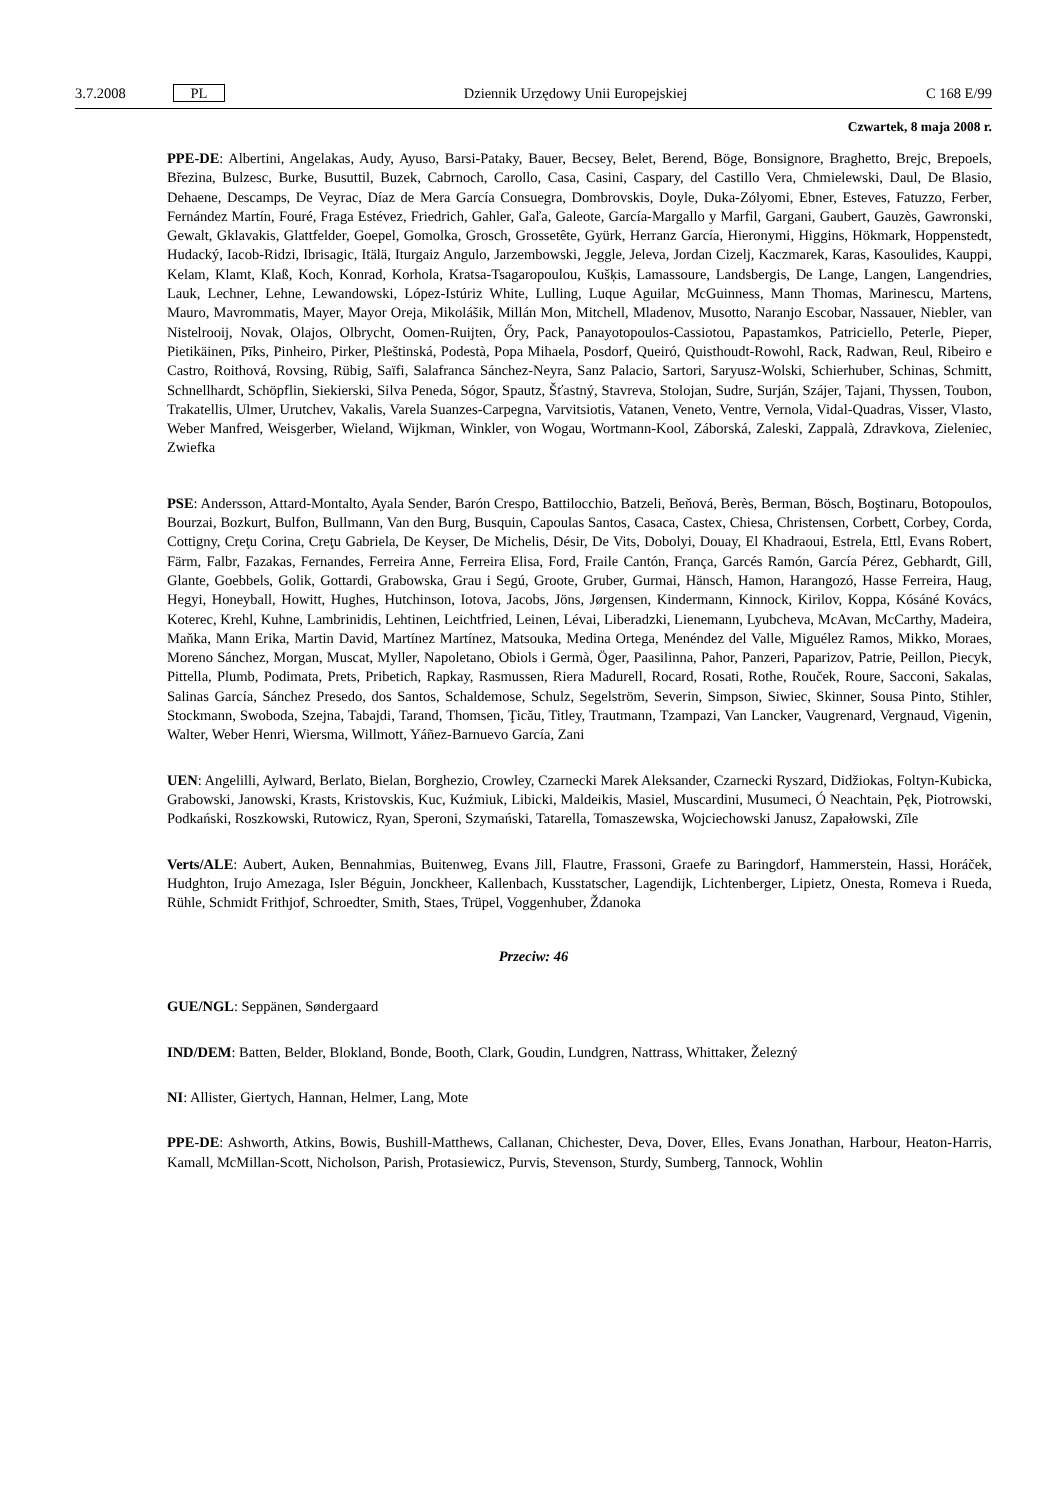3.7.2008 PL Dziennik Urzędowy Unii Europejskiej C 168 E/99
Czwartek, 8 maja 2008 r.
PPE-DE: Albertini, Angelakas, Audy, Ayuso, Barsi-Pataky, Bauer, Becsey, Belet, Berend, Böge, Bonsignore, Braghetto, Brejc, Brepoels, Březina, Bulzesc, Burke, Busuttil, Buzek, Cabrnoch, Carollo, Casa, Casini, Caspary, del Castillo Vera, Chmielewski, Daul, De Blasio, Dehaene, Descamps, De Veyrac, Díaz de Mera García Consuegra, Dombrovskis, Doyle, Duka-Zólyomi, Ebner, Esteves, Fatuzzo, Ferber, Fernández Martín, Fouré, Fraga Estévez, Friedrich, Gahler, Gaľa, Galeote, García-Margallo y Marfil, Gargani, Gaubert, Gauzès, Gawronski, Gewalt, Gklavakis, Glattfelder, Goepel, Gomolka, Grosch, Grossetête, Gyürk, Herranz García, Hieronymi, Higgins, Hökmark, Hoppenstedt, Hudacký, Iacob-Ridzi, Ibrisagic, Itälä, Iturgaiz Angulo, Jarzembowski, Jeggle, Jeleva, Jordan Cizelj, Kaczmarek, Karas, Kasoulides, Kauppi, Kelam, Klamt, Klaß, Koch, Konrad, Korhola, Kratsa-Tsagaropoulou, Kušķis, Lamassoure, Landsbergis, De Lange, Langen, Langendries, Lauk, Lechner, Lehne, Lewandowski, López-Istúriz White, Lulling, Luque Aguilar, McGuinness, Mann Thomas, Marinescu, Martens, Mauro, Mavrommatis, Mayer, Mayor Oreja, Mikolášik, Millán Mon, Mitchell, Mladenov, Musotto, Naranjo Escobar, Nassauer, Niebler, van Nistelrooij, Novak, Olajos, Olbrycht, Oomen-Ruijten, Őry, Pack, Panayotopoulos-Cassiotou, Papastamkos, Patriciello, Peterle, Pieper, Pietikäinen, Pīks, Pinheiro, Pirker, Pleštinská, Podestà, Popa Mihaela, Posdorf, Queiró, Quisthoudt-Rowohl, Rack, Radwan, Reul, Ribeiro e Castro, Roithová, Rovsing, Rübig, Saïfi, Salafranca Sánchez-Neyra, Sanz Palacio, Sartori, Saryusz-Wolski, Schierhuber, Schinas, Schmitt, Schnellhardt, Schöpflin, Siekierski, Silva Peneda, Sógor, Spautz, Šťastný, Stavreva, Stolojan, Sudre, Surján, Szájer, Tajani, Thyssen, Toubon, Trakatellis, Ulmer, Urutchev, Vakalis, Varela Suanzes-Carpegna, Varvitsiotis, Vatanen, Veneto, Ventre, Vernola, Vidal-Quadras, Visser, Vlasto, Weber Manfred, Weisgerber, Wieland, Wijkman, Winkler, von Wogau, Wortmann-Kool, Záborská, Zaleski, Zappalà, Zdravkova, Zieleniec, Zwiefka
PSE: Andersson, Attard-Montalto, Ayala Sender, Barón Crespo, Battilocchio, Batzeli, Beňová, Berès, Berman, Bösch, Boştinaru, Botopoulos, Bourzai, Bozkurt, Bulfon, Bullmann, Van den Burg, Busquin, Capoulas Santos, Casaca, Castex, Chiesa, Christensen, Corbett, Corbey, Corda, Cottigny, Creţu Corina, Creţu Gabriela, De Keyser, De Michelis, Désir, De Vits, Dobolyi, Douay, El Khadraoui, Estrela, Ettl, Evans Robert, Färm, Falbr, Fazakas, Fernandes, Ferreira Anne, Ferreira Elisa, Ford, Fraile Cantón, França, Garcés Ramón, García Pérez, Gebhardt, Gill, Glante, Goebbels, Golik, Gottardi, Grabowska, Grau i Segú, Groote, Gruber, Gurmai, Hänsch, Hamon, Harangozó, Hasse Ferreira, Haug, Hegyi, Honeyball, Howitt, Hughes, Hutchinson, Iotova, Jacobs, Jöns, Jørgensen, Kindermann, Kinnock, Kirilov, Koppa, Kósáné Kovács, Koterec, Krehl, Kuhne, Lambrinidis, Lehtinen, Leichtfried, Leinen, Lévai, Liberadzki, Lienemann, Lyubcheva, McAvan, McCarthy, Madeira, Maňka, Mann Erika, Martin David, Martínez Martínez, Matsouka, Medina Ortega, Menéndez del Valle, Miguélez Ramos, Mikko, Moraes, Moreno Sánchez, Morgan, Muscat, Myller, Napoletano, Obiols i Germà, Öger, Paasilinna, Pahor, Panzeri, Paparizov, Patrie, Peillon, Piecyk, Pittella, Plumb, Podimata, Prets, Pribetich, Rapkay, Rasmussen, Riera Madurell, Rocard, Rosati, Rothe, Rouček, Roure, Sacconi, Sakalas, Salinas García, Sánchez Presedo, dos Santos, Schaldemose, Schulz, Segelström, Severin, Simpson, Siwiec, Skinner, Sousa Pinto, Stihler, Stockmann, Swoboda, Szejna, Tabajdi, Tarand, Thomsen, Ţicău, Titley, Trautmann, Tzampazi, Van Lancker, Vaugrenard, Vergnaud, Vigenin, Walter, Weber Henri, Wiersma, Willmott, Yáñez-Barnuevo García, Zani
UEN: Angelilli, Aylward, Berlato, Bielan, Borghezio, Crowley, Czarnecki Marek Aleksander, Czarnecki Ryszard, Didžiokas, Foltyn-Kubicka, Grabowski, Janowski, Krasts, Kristovskis, Kuc, Kuźmiuk, Libicki, Maldeikis, Masiel, Muscardini, Musumeci, Ó Neachtain, Pęk, Piotrowski, Podkański, Roszkowski, Rutowicz, Ryan, Speroni, Szymański, Tatarella, Tomaszewska, Wojciechowski Janusz, Zapałowski, Zīle
Verts/ALE: Aubert, Auken, Bennahmias, Buitenweg, Evans Jill, Flautre, Frassoni, Graefe zu Baringdorf, Hammerstein, Hassi, Horáček, Hudghton, Irujo Amezaga, Isler Béguin, Jonckheer, Kallenbach, Kusstatscher, Lagendijk, Lichtenberger, Lipietz, Onesta, Romeva i Rueda, Rühle, Schmidt Frithjof, Schroedter, Smith, Staes, Trüpel, Voggenhuber, Ždanoka
Przeciw: 46
GUE/NGL: Seppänen, Søndergaard
IND/DEM: Batten, Belder, Blokland, Bonde, Booth, Clark, Goudin, Lundgren, Nattrass, Whittaker, Železný
NI: Allister, Giertych, Hannan, Helmer, Lang, Mote
PPE-DE: Ashworth, Atkins, Bowis, Bushill-Matthews, Callanan, Chichester, Deva, Dover, Elles, Evans Jonathan, Harbour, Heaton-Harris, Kamall, McMillan-Scott, Nicholson, Parish, Protasiewicz, Purvis, Stevenson, Sturdy, Sumberg, Tannock, Wohlin